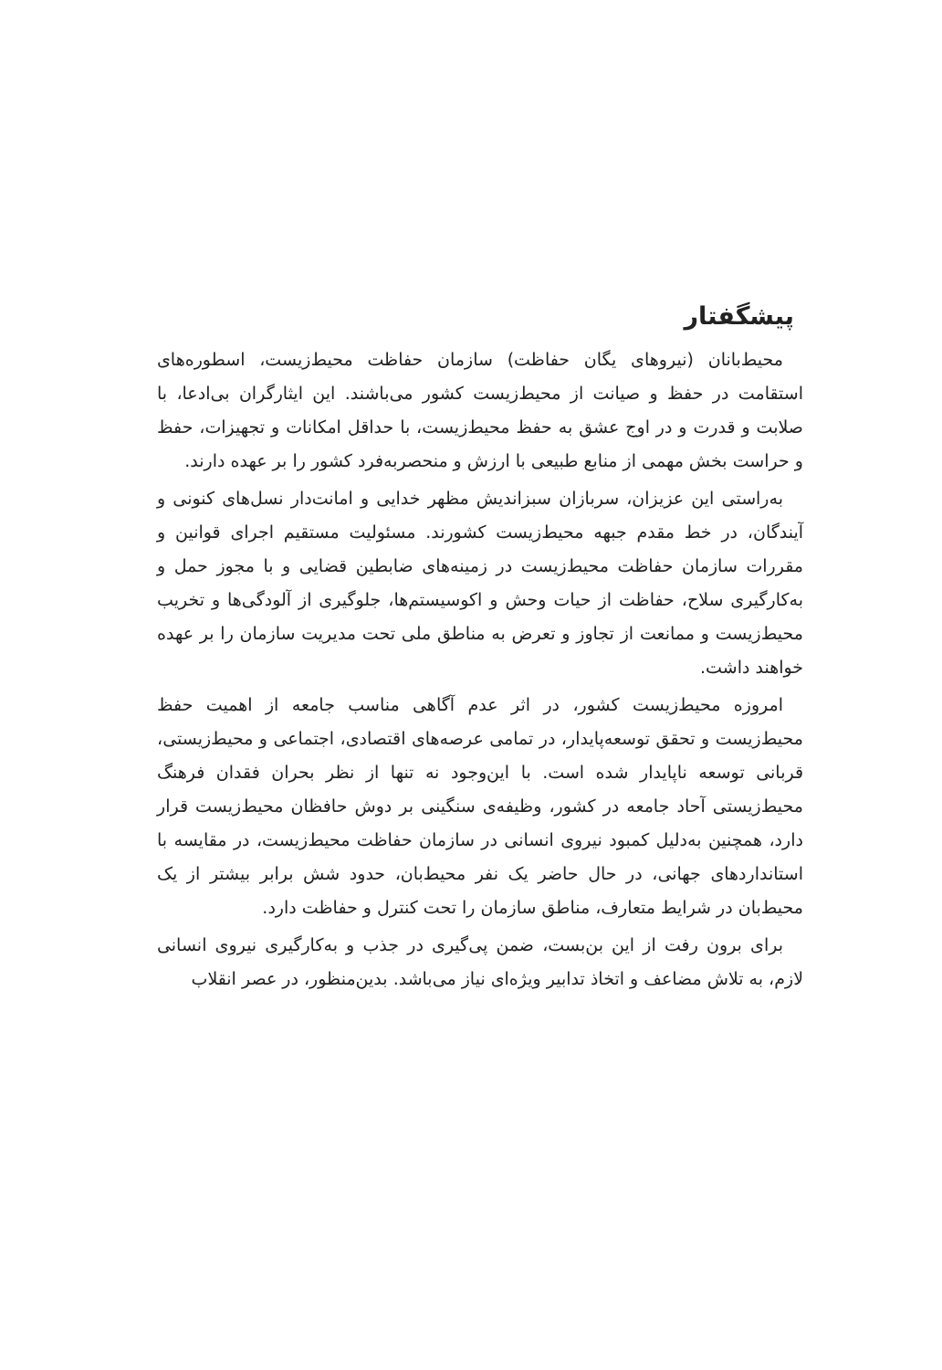پیشگفتار
محیط‌بانان (نیروهای یگان حفاظت) سازمان حفاظت محیط‌زیست، اسطوره‌های استقامت در حفظ و صیانت از محیط‌زیست کشور می‌باشند. این ایثارگران بی‌ادعا، با صلابت و قدرت و در اوج عشق به حفظ محیط‌زیست، با حداقل امکانات و تجهیزات، حفظ و حراست بخش مهمی از منابع طبیعی با ارزش و منحصربه‌فرد کشور را بر عهده دارند.
به‌راستی این عزیزان، سربازان سبزاندیش مظهر خدایی و امانت‌دار نسل‌های کنونی و آیندگان، در خط مقدم جبهه محیط‌زیست کشورند. مسئولیت مستقیم اجرای قوانین و مقررات سازمان حفاظت محیط‌زیست در زمینه‌های ضابطین قضایی و با مجوز حمل و به‌کارگیری سلاح، حفاظت از حیات وحش و اکوسیستم‌ها، جلوگیری از آلودگی‌ها و تخریب محیط‌زیست و ممانعت از تجاوز و تعرض به مناطق ملی تحت مدیریت سازمان را بر عهده خواهند داشت.
امروزه محیط‌زیست کشور، در اثر عدم آگاهی مناسب جامعه از اهمیت حفظ محیط‌زیست و تحقق توسعه‌پایدار، در تمامی عرصه‌های اقتصادی، اجتماعی و محیط‌زیستی، قربانی توسعه ناپایدار شده است. با این‌وجود نه تنها از نظر بحران فقدان فرهنگ محیط‌زیستی آحاد جامعه در کشور، وظیفه‌ی سنگینی بر دوش حافظان محیط‌زیست قرار دارد، همچنین به‌دلیل کمبود نیروی انسانی در سازمان حفاظت محیط‌زیست، در مقایسه با استانداردهای جهانی، در حال حاضر یک نفر محیط‌بان، حدود شش برابر بیشتر از یک محیط‌بان در شرایط متعارف، مناطق سازمان را تحت کنترل و حفاظت دارد.
برای برون رفت از این بن‌بست، ضمن پی‌گیری در جذب و به‌کارگیری نیروی انسانی لازم، به تلاش مضاعف و اتخاذ تدابیر ویژه‌ای نیاز می‌باشد. بدین‌منظور، در عصر انقلاب